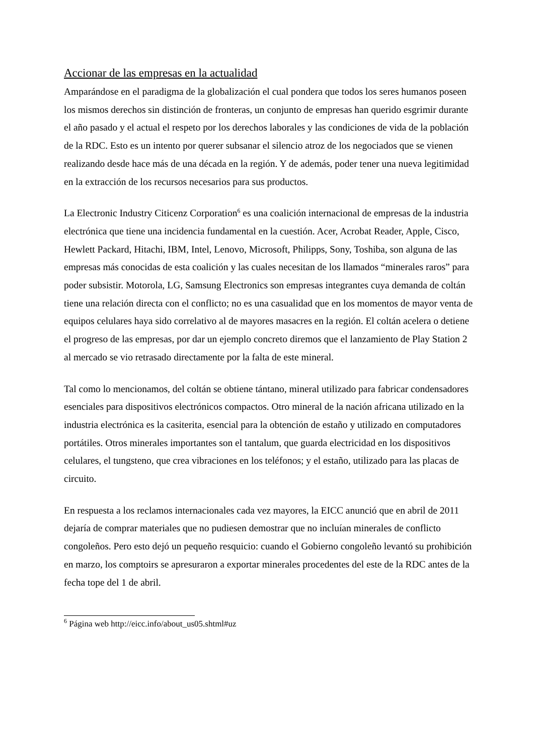Accionar de las empresas en la actualidad
Amparándose en el paradigma de la globalización el cual pondera que todos los seres humanos poseen los mismos derechos sin distinción de fronteras, un conjunto de empresas han querido esgrimir durante el año pasado y el actual el respeto por los derechos laborales y las condiciones de vida de la población de la RDC. Esto es un intento por querer subsanar el silencio atroz de los negociados que se vienen realizando desde hace más de una década en la región. Y de además, poder tener una nueva legitimidad en la extracción de los recursos necesarios para sus productos.
La Electronic Industry Citicenz Corporation<sup>6</sup> es una coalición internacional de empresas de la industria electrónica que tiene una incidencia fundamental en la cuestión. Acer, Acrobat Reader, Apple, Cisco, Hewlett Packard, Hitachi, IBM, Intel, Lenovo, Microsoft, Philipps, Sony, Toshiba, son alguna de las empresas más conocidas de esta coalición y las cuales necesitan de los llamados “minerales raros” para poder subsistir. Motorola, LG, Samsung Electronics son empresas integrantes cuya demanda de coltán tiene una relación directa con el conflicto; no es una casualidad que en los momentos de mayor venta de equipos celulares haya sido correlativo al de mayores masacres en la región. El coltán acelera o detiene el progreso de las empresas, por dar un ejemplo concreto diremos que el lanzamiento de Play Station 2 al mercado se vio retrasado directamente por la falta de este mineral.
Tal como lo mencionamos, del coltán se obtiene tántano, mineral utilizado para fabricar condensadores esenciales para dispositivos electrónicos compactos. Otro mineral de la nación africana utilizado en la industria electrónica es la casiterita, esencial para la obtención de estaño y utilizado en computadores portátiles. Otros minerales importantes son el tantalum, que guarda electricidad en los dispositivos celulares, el tungsteno, que crea vibraciones en los teléfonos; y el estaño, utilizado para las placas de circuito.
En respuesta a los reclamos internacionales cada vez mayores, la EICC anunció que en abril de 2011 dejaría de comprar materiales que no pudiesen demostrar que no incluían minerales de conflicto congoleños. Pero esto dejó un pequeño resquicio: cuando el Gobierno congoleño levantó su prohibición en marzo, los comptoirs se apresuraron a exportar minerales procedentes del este de la RDC antes de la fecha tope del 1 de abril.
<sup>6</sup> Página web http://eicc.info/about_us05.shtml#uz